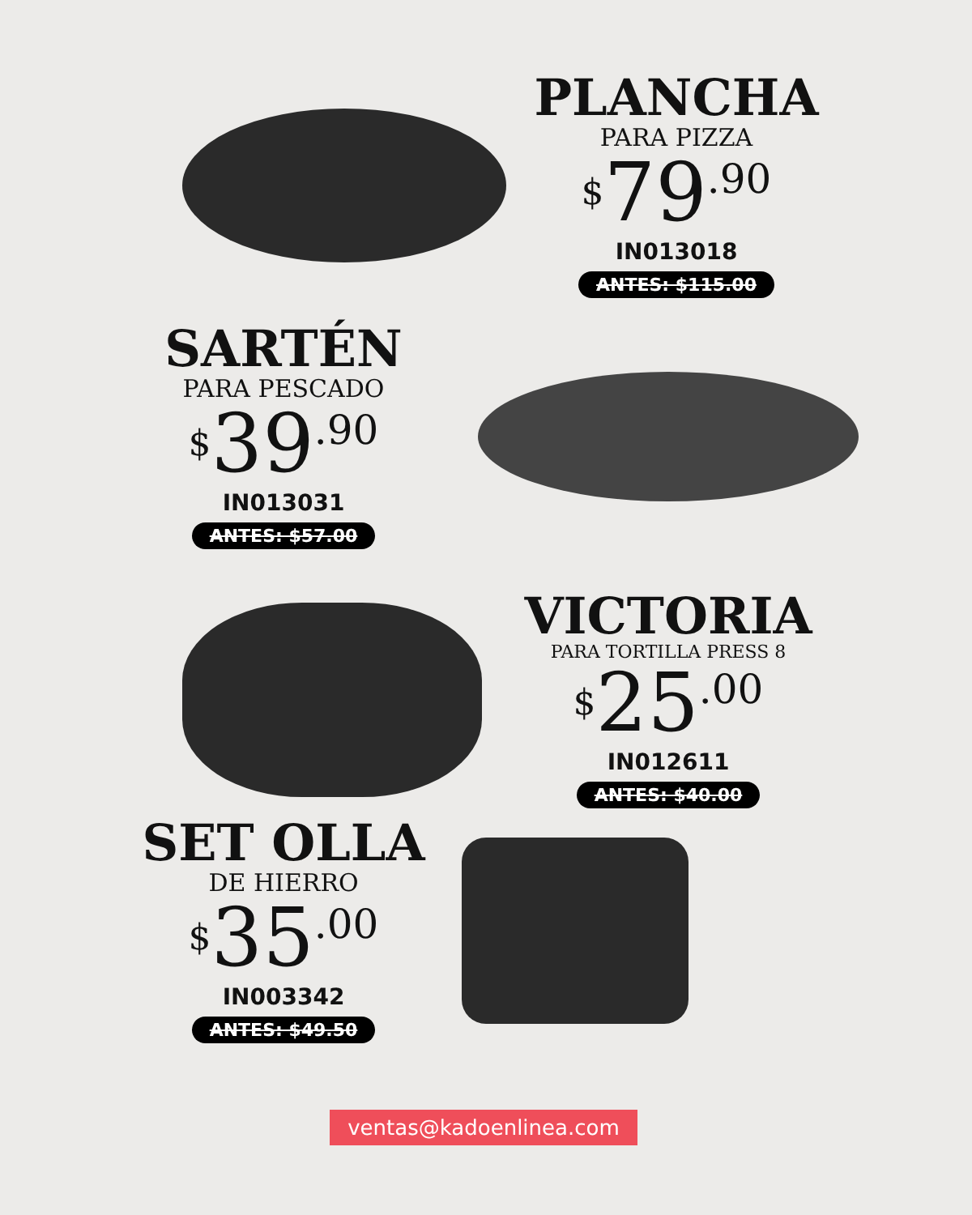PLANCHA
PARA PIZZA
$79<sup>.90</sup>
IN013018
ANTES: $115.00
SARTÉN
PARA PESCADO
$39<sup>.90</sup>
IN013031
ANTES: $57.00
VICTORIA
PARA TORTILLA PRESS 8
$25<sup>.00</sup>
IN012611
ANTES: $40.00
SET OLLA
DE HIERRO
$35<sup>.00</sup>
IN003342
ANTES: $49.50
ventas@kadoenlinea.com